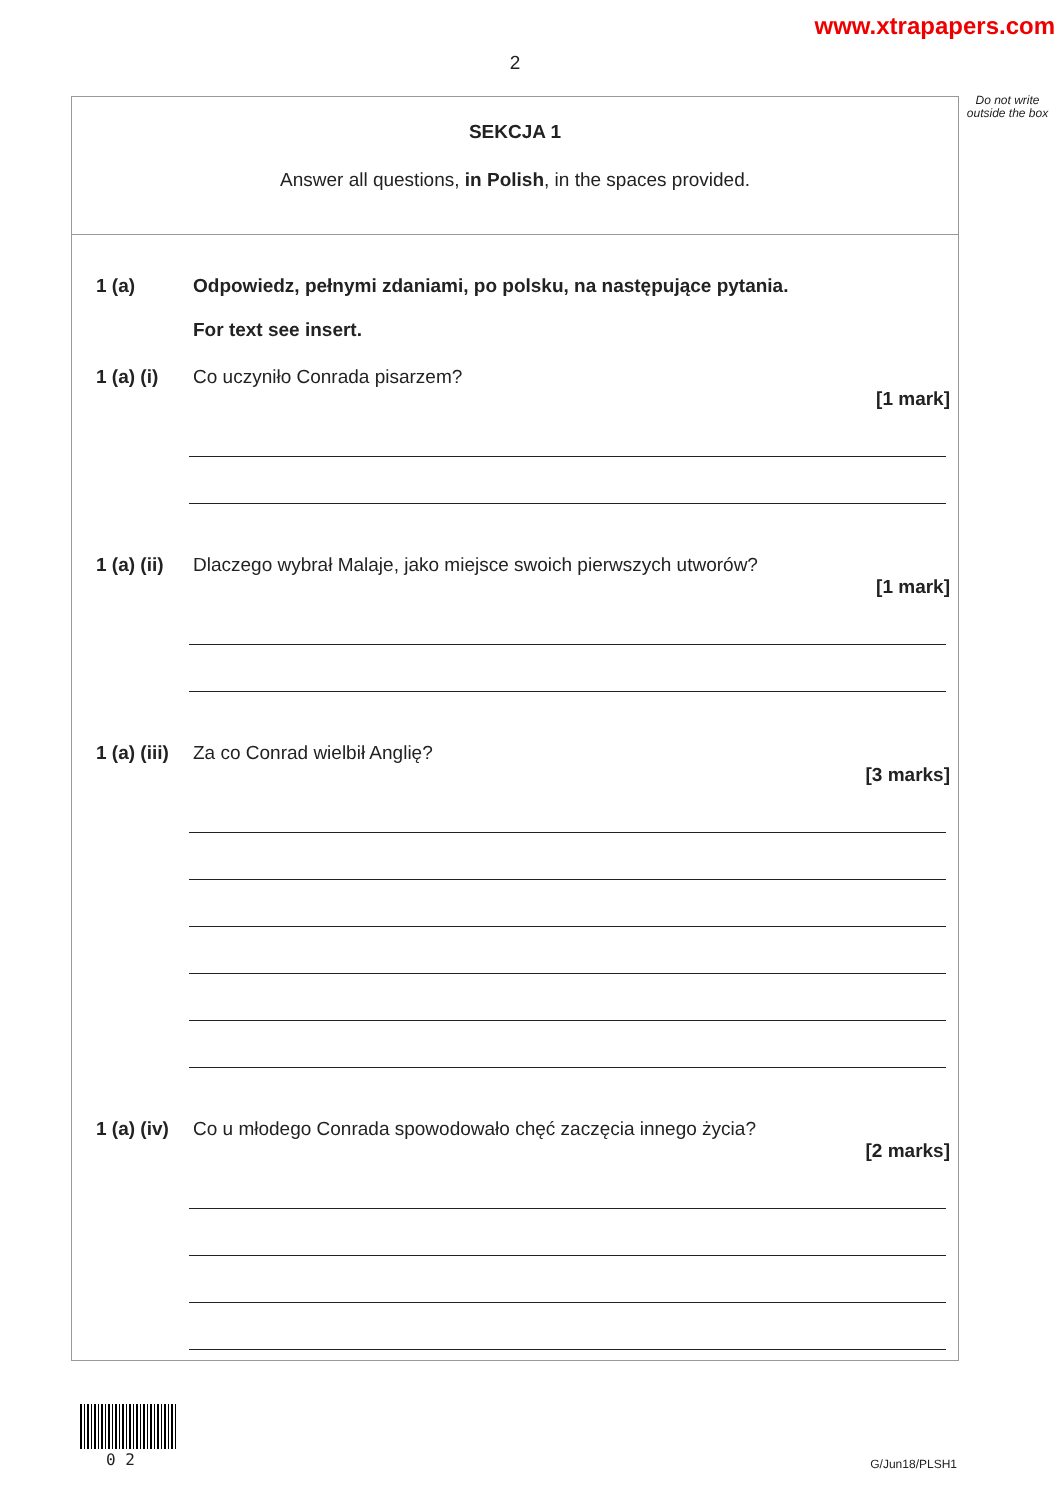www.xtrapapers.com
2
Do not write outside the box
SEKCJA 1
Answer all questions, in Polish, in the spaces provided.
1 (a) Odpowiedz, pełnymi zdaniami, po polsku, na następujące pytania.
For text see insert.
1 (a) (i)
Co uczyniło Conrada pisarzem?
[1 mark]
1 (a) (ii)
Dlaczego wybrał Malaje, jako miejsce swoich pierwszych utworów?
[1 mark]
1 (a) (iii)
Za co Conrad wielbił Anglię?
[3 marks]
1 (a) (iv)
Co u młodego Conrada spowodowało chęć zaczęcia innego życia?
[2 marks]
0 2 G/Jun18/PLSH1